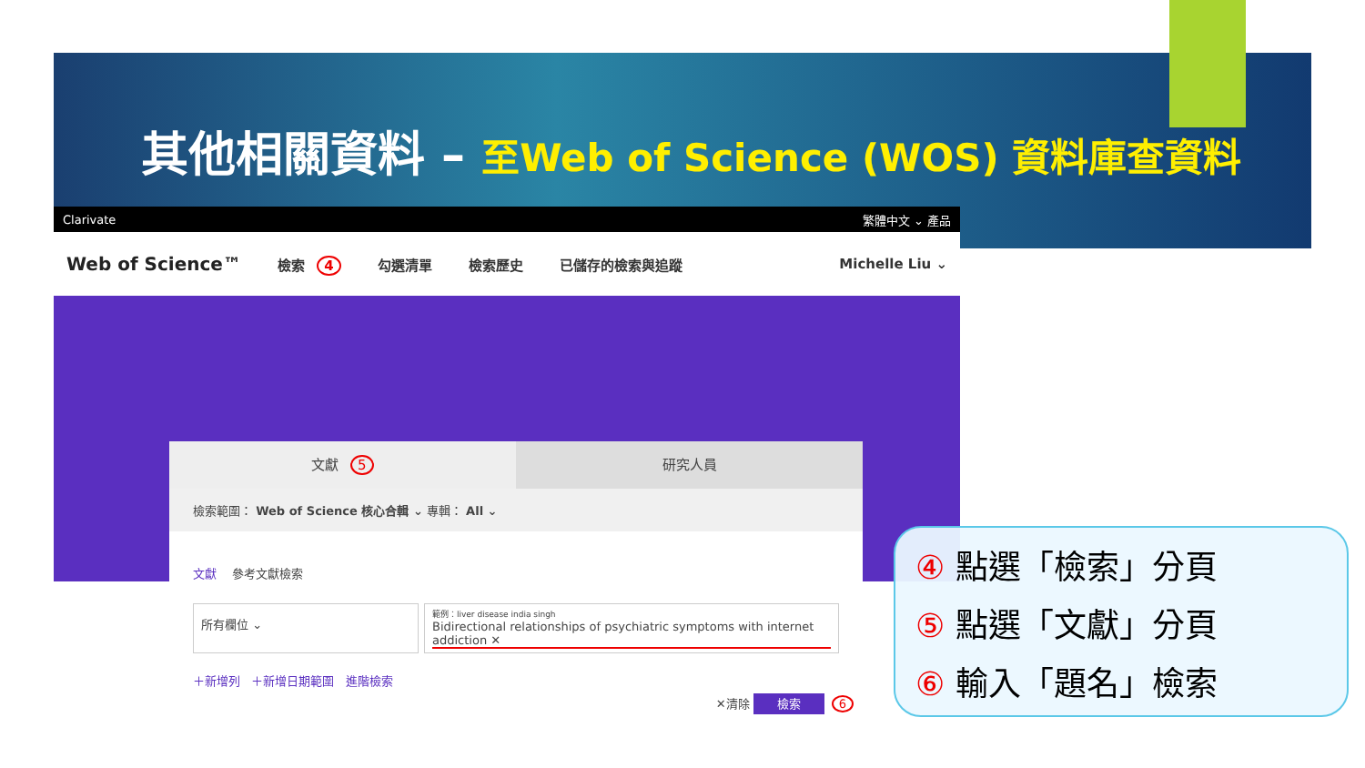其他相關資料 – 至Web of Science (WOS) 資料庫查資料
Clarivate 繁體中文 ⌄ 產品
Web of Science™ 檢索 4 勾選清單 檢索歷史 已儲存的檢索與追蹤 Michelle Liu ⌄
文獻 5 研究人員
檢索範圍： Web of Science 核心合輯 ⌄ 專輯： All ⌄
文獻 參考文獻檢索
所有欄位 ⌄
範例：liver disease india singh
Bidirectional relationships of psychiatric symptoms with internet addiction ✕
＋新增列 ＋新增日期範圍 進階檢索
✕清除 檢索 6
④ 點選「檢索」分頁
⑤ 點選「文獻」分頁
⑥ 輸入「題名」檢索